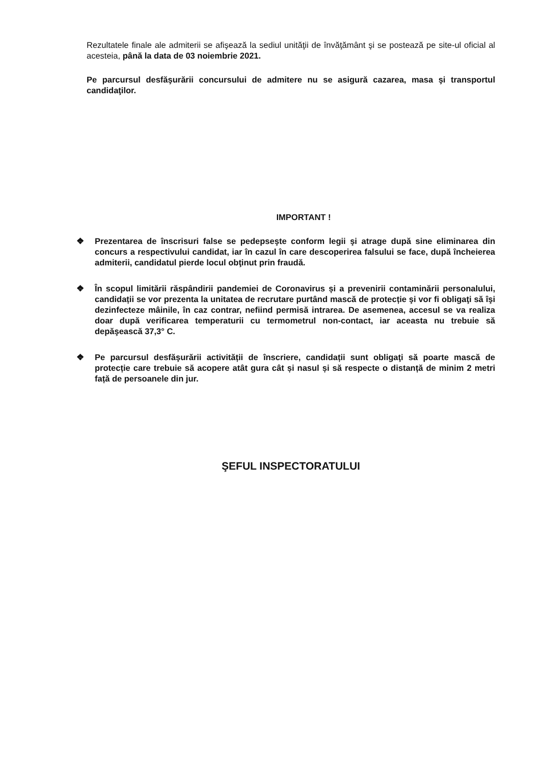Rezultatele finale ale admiterii se afişează la sediul unităţii de învăţământ şi se postează pe site-ul oficial al acesteia, până la data de 03 noiembrie 2021.
Pe parcursul desfăşurării concursului de admitere nu se asigură cazarea, masa şi transportul candidaţilor.
IMPORTANT !
❖ Prezentarea de înscrisuri false se pedepseşte conform legii şi atrage după sine eliminarea din concurs a respectivului candidat, iar în cazul în care descoperirea falsului se face, după încheierea admiterii, candidatul pierde locul obţinut prin fraudă.
❖ În scopul limitării răspândirii pandemiei de Coronavirus și a prevenirii contaminării personalului, candidații se vor prezenta la unitatea de recrutare purtând mască de protecție şi vor fi obligaţi să îşi dezinfecteze mâinile, în caz contrar, nefiind permisă intrarea. De asemenea, accesul se va realiza doar după verificarea temperaturii cu termometrul non-contact, iar aceasta nu trebuie să depăşească 37,3° C.
❖ Pe parcursul desfăşurării activității de înscriere, candidații sunt obligaţi să poarte mască de protecție care trebuie să acopere atât gura cât și nasul și să respecte o distanță de minim 2 metri față de persoanele din jur.
ŞEFUL INSPECTORATULUI